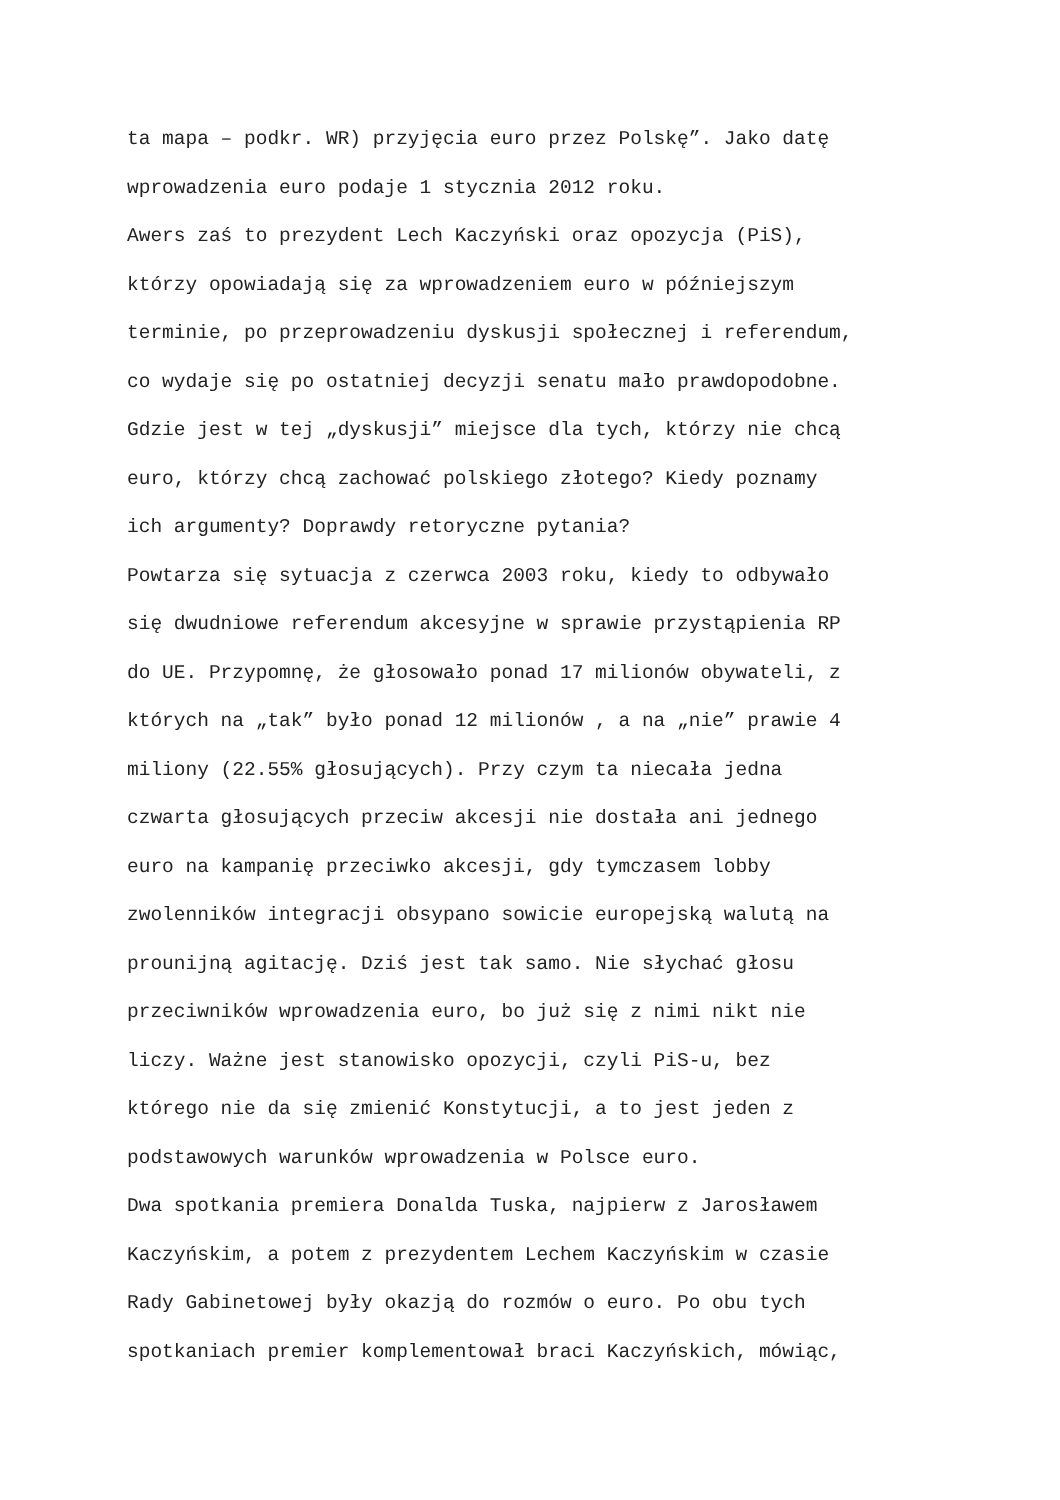ta mapa – podkr. WR) przyjęcia euro przez Polskę”. Jako datę
wprowadzenia euro podaje 1 stycznia 2012 roku.
Awers zaś to prezydent Lech Kaczyński oraz opozycja (PiS),
którzy opowiadają się za wprowadzeniem euro w późniejszym
terminie, po przeprowadzeniu dyskusji społecznej i referendum,
co wydaje się po ostatniej decyzji senatu mało prawdopodobne.
Gdzie jest w tej „dyskusji” miejsce dla tych, którzy nie chcą
euro, którzy chcą zachować polskiego złotego? Kiedy poznamy
ich argumenty? Doprawdy retoryczne pytania?
Powtarza się sytuacja z czerwca 2003 roku, kiedy to odbywało
się dwudniowe referendum akcesyjne w sprawie przystąpienia RP
do UE. Przypomnę, że głosowało ponad 17 milionów obywateli, z
których na „tak” było ponad 12 milionów , a na „nie” prawie 4
miliony (22.55% głosujących). Przy czym ta niecała jedna
czwarta głosujących przeciw akcesji nie dostała ani jednego
euro na kampanię przeciwko akcesji, gdy tymczasem lobby
zwolenników integracji obsypano sowicie europejską walutą na
prounijną agitację. Dziś jest tak samo. Nie słychać głosu
przeciwników wprowadzenia euro, bo już się z nimi nikt nie
liczy. Ważne jest stanowisko opozycji, czyli PiS-u, bez
którego nie da się zmienić Konstytucji, a to jest jeden z
podstawowych warunków wprowadzenia w Polsce euro.
Dwa spotkania premiera Donalda Tuska, najpierw z Jarosławem
Kaczyńskim, a potem z prezydentem Lechem Kaczyńskim w czasie
Rady Gabinetowej były okazją do rozmów o euro. Po obu tych
spotkaniach premier komplementował braci Kaczyńskich, mówiąc,